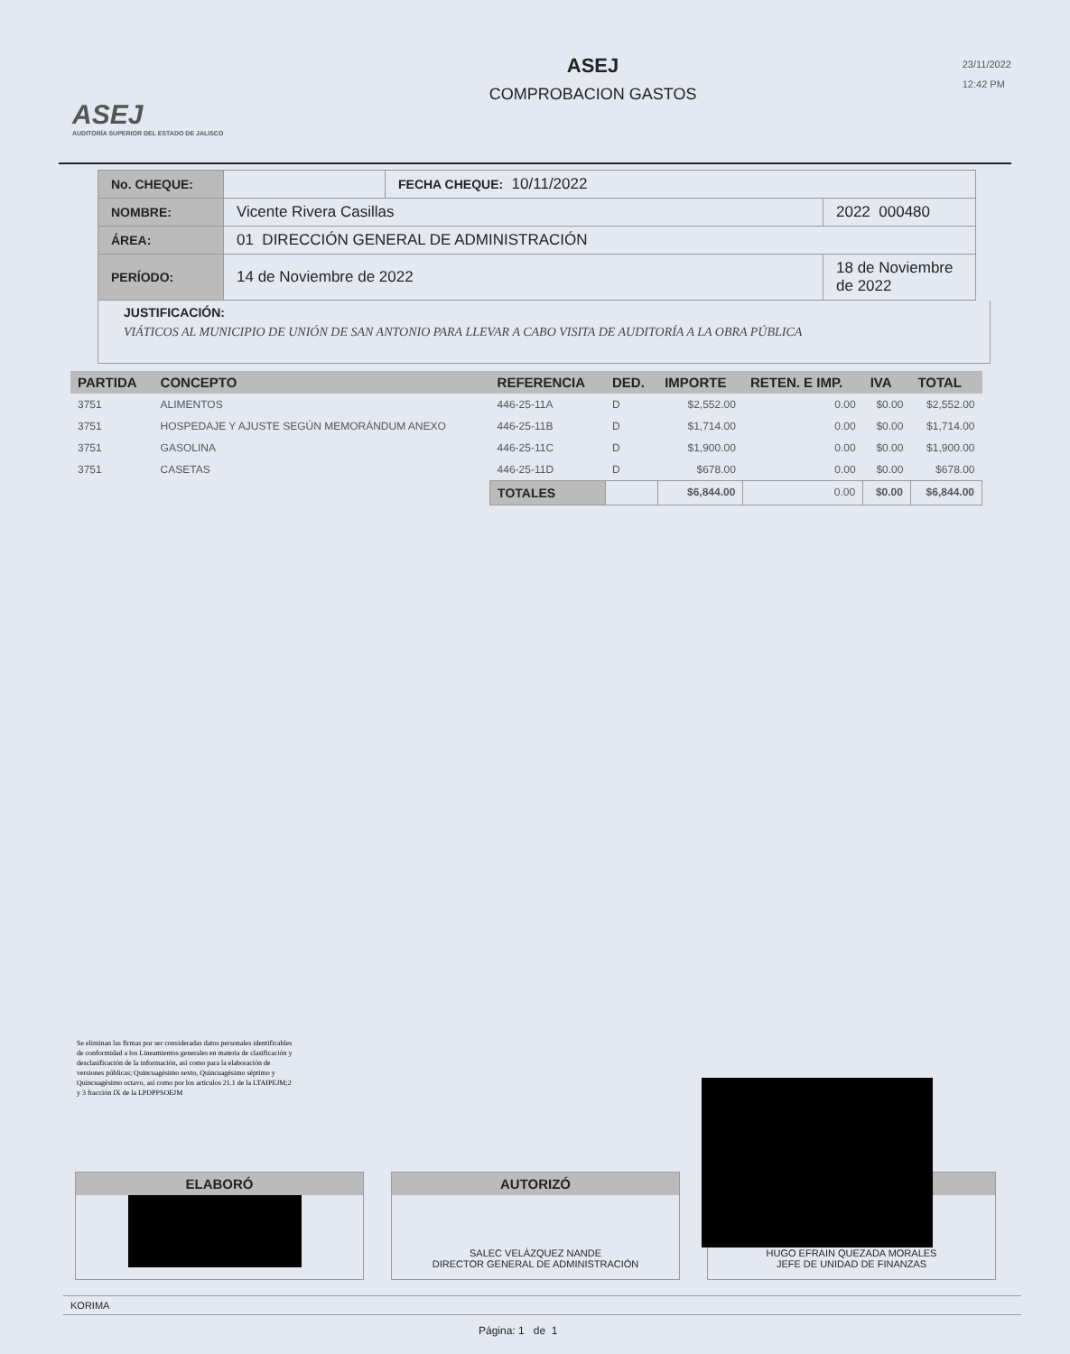ASEJ
AUDITORÍA SUPERIOR DEL ESTADO DE JALISCO
ASEJ
COMPROBACION GASTOS
23/11/2022
12:42 PM
| No. CHEQUE: | | FECHA CHEQUE: 10/11/2022 | |
| NOMBRE: | Vicente Rivera Casillas | | 2022 000480 |
| ÁREA: | 01 DIRECCIÓN GENERAL DE ADMINISTRACIÓN | | |
| PERÍODO: | 14 de Noviembre de 2022 | | 18 de Noviembre de 2022 |
JUSTIFICACIÓN:
VIÁTICOS AL MUNICIPIO DE UNIÓN DE SAN ANTONIO PARA LLEVAR A CABO VISITA DE AUDITORÍA A LA OBRA PÚBLICA
| PARTIDA | CONCEPTO | REFERENCIA | DED. | IMPORTE | RETEN. E IMP. | IVA | TOTAL |
| --- | --- | --- | --- | --- | --- | --- | --- |
| 3751 | ALIMENTOS | 446-25-11A | D | $2,552.00 | 0.00 | $0.00 | $2,552.00 |
| 3751 | HOSPEDAJE Y AJUSTE SEGÚN MEMORÁNDUM ANEXO | 446-25-11B | D | $1,714.00 | 0.00 | $0.00 | $1,714.00 |
| 3751 | GASOLINA | 446-25-11C | D | $1,900.00 | 0.00 | $0.00 | $1,900.00 |
| 3751 | CASETAS | 446-25-11D | D | $678.00 | 0.00 | $0.00 | $678.00 |
| | | TOTALES | | $6,844.00 | 0.00 | $0.00 | $6,844.00 |
Se eliminan las firmas por ser consideradas datos personales identificables de conformidad a los Lineamientos generales en materia de clasificación y desclasificación de la información, así como para la elaboración de versiones públicas; Quincuagésimo sexto, Quincuagésimo séptimo y Quincuagésimo octavo, así como por los artículos 21.1 de la LTAIPEJM;2 y 3 fracción IX de la LPDPPSOEJM
ELABORÓ AUTORIZÓ
SALEC VELÁZQUEZ NANDE
DIRECTOR GENERAL DE ADMINISTRACIÓN
HUGO EFRAIN QUEZADA MORALES
JEFE DE UNIDAD DE FINANZAS
KORIMA
Página: 1 de 1